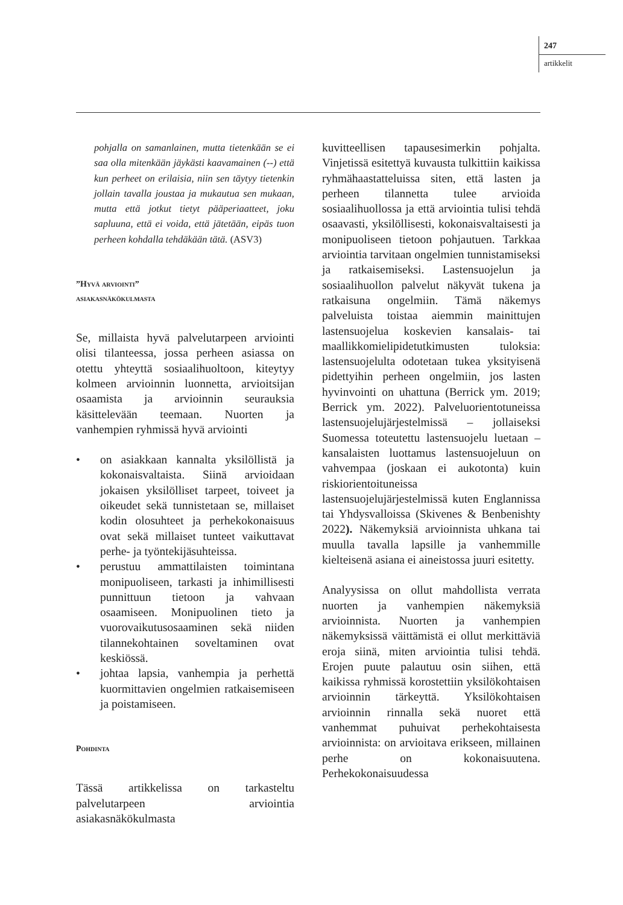247
artikkelit
pohjalla on samanlainen, mutta tietenkään se ei saa olla mitenkään jäykästi kaavamainen (--) että kun perheet on erilaisia, niin sen täytyy tietenkin jollain tavalla joustaa ja mukautua sen mukaan, mutta että jotkut tietyt pääperiaatteet, joku sapluuna, että ei voida, että jätetään, eipäs tuon perheen kohdalla tehdäkään tätä. (ASV3)
”Hyvä arviointi”
asiakasnäkökulmasta
Se, millaista hyvä palvelutarpeen arviointi olisi tilanteessa, jossa perheen asiassa on otettu yhteyttä sosiaalihuoltoon, kiteytyy kolmeen arvioinnin luonnetta, arvioitsijan osaamista ja arvioinnin seurauksia käsittelevään teemaan. Nuorten ja vanhempien ryhmissä hyvä arviointi
• on asiakkaan kannalta yksilöllistä ja kokonaisvaltaista. Siinä arvioidaan jokaisen yksilölliset tarpeet, toiveet ja oikeudet sekä tunnistetaan se, millaiset kodin olosuhteet ja perhekokonaisuus ovat sekä millaiset tunteet vaikuttavat perhe- ja työntekijäsuhteissa.
• perustuu ammattilaisten toimintana monipuoliseen, tarkasti ja inhimillisesti punnittuun tietoon ja vahvaan osaamiseen. Monipuolinen tieto ja vuorovaikutusosaaminen sekä niiden tilannekohtainen soveltaminen ovat keskiössä.
• johtaa lapsia, vanhempia ja perhettä kuormittavien ongelmien ratkaisemiseen ja poistamiseen.
Pohdinta
Tässä artikkelissa on tarkasteltu palvelutarpeen arviointia asiakasnäkökulmasta
kuvitteellisen tapausesimerkin pohjalta. Vinjetissä esitettyä kuvausta tulkittiin kaikissa ryhmähaastatteluissa siten, että lasten ja perheen tilannetta tulee arvioida sosiaalihuollossa ja että arviointia tulisi tehdä osaavasti, yksilöllisesti, kokonaisvaltaisesti ja monipuoliseen tietoon pohjautuen. Tarkkaa arviointia tarvitaan ongelmien tunnistamiseksi ja ratkaisemiseksi. Lastensuojelun ja sosiaalihuollon palvelut näkyvät tukena ja ratkaisuna ongelmiin. Tämä näkemys palveluista toistaa aiemmin mainittujen lastensuojelua koskevien kansalais- tai maallikkomielipidetutkimusten tuloksia: lastensuojelulta odotetaan tukea yksityisenä pidettyihin perheen ongelmiin, jos lasten hyvinvointi on uhattuna (Berrick ym. 2019; Berrick ym. 2022). Palveluorientotuneissa lastensuojelujärjestelmissä – jollaiseksi Suomessa toteutettu lastensuojelu luetaan – kansalaisten luottamus lastensuojeluun on vahvempaa (joskaan ei aukotonta) kuin riskiorientoituneissa lastensuojelujärjestelmissä kuten Englannissa tai Yhdysvalloissa (Skivenes & Benbenishty 2022). Näkemyksiä arvioinnista uhkana tai muulla tavalla lapsille ja vanhemmille kielteisenä asiana ei aineistossa juuri esitetty.
Analyysissa on ollut mahdollista verrata nuorten ja vanhempien näkemyksiä arvioinnista. Nuorten ja vanhempien näkemyksissä väittämistä ei ollut merkittäviä eroja siinä, miten arviointia tulisi tehdä. Erojen puute palautuu osin siihen, että kaikissa ryhmissä korostettiin yksilökohtaisen arvioinnin tärkeyttä. Yksilökohtaisen arvioinnin rinnalla sekä nuoret että vanhemmat puhuivat perhekohtaisesta arvioinnista: on arvioitava erikseen, millainen perhe on kokonaisuutena. Perhekokonaisuudessa